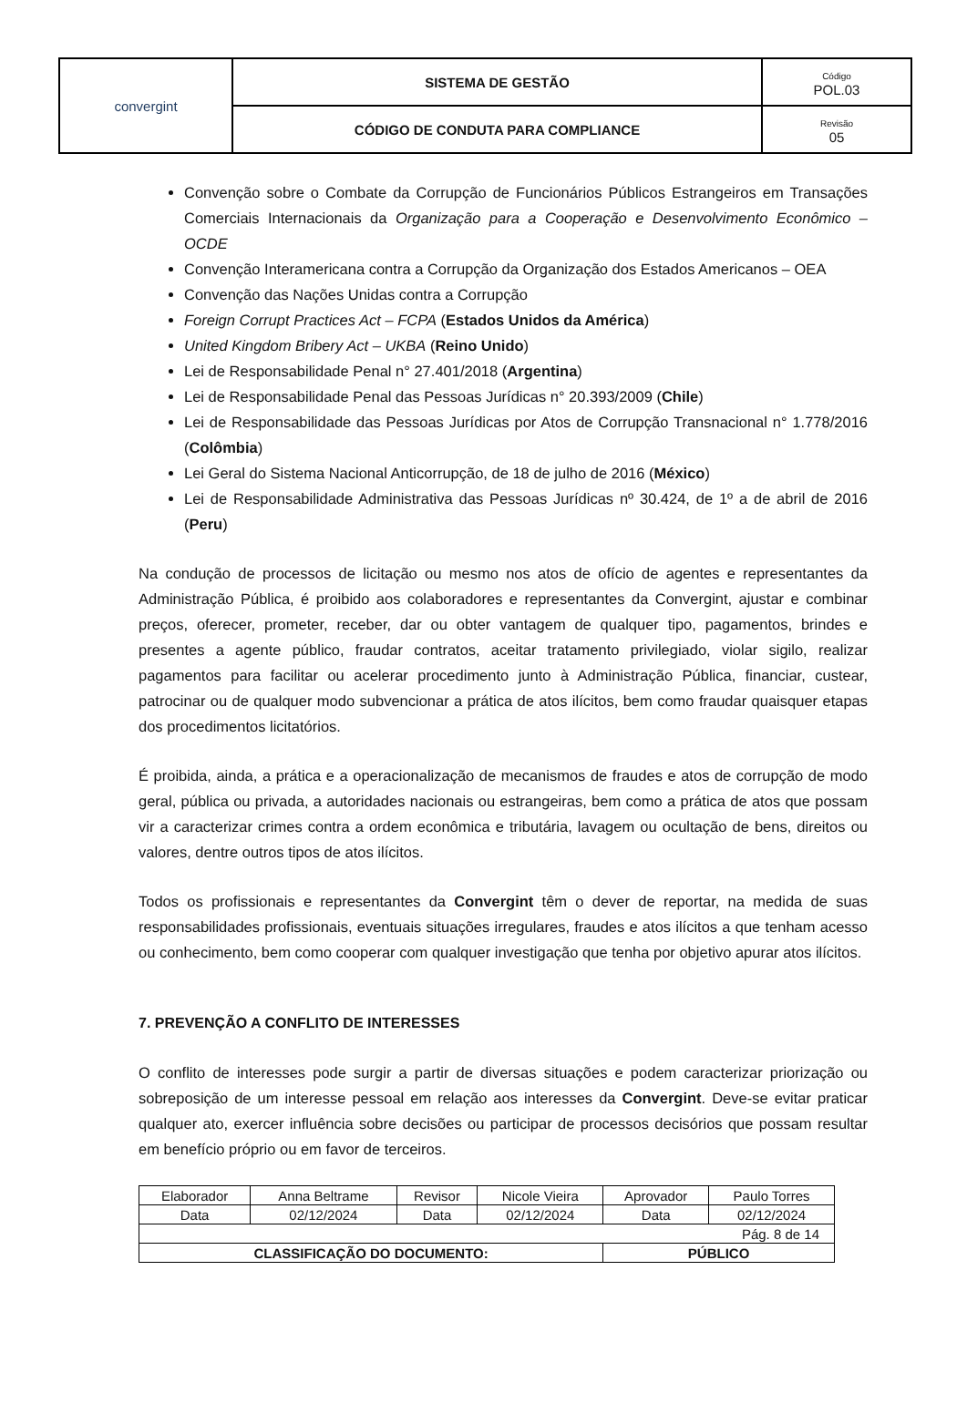| convergint | SISTEMA DE GESTÃO | Código POL.03 |
| | CÓDIGO DE CONDUTA PARA COMPLIANCE | Revisão 05 |
Convenção sobre o Combate da Corrupção de Funcionários Públicos Estrangeiros em Transações Comerciais Internacionais da Organização para a Cooperação e Desenvolvimento Econômico – OCDE
Convenção Interamericana contra a Corrupção da Organização dos Estados Americanos – OEA
Convenção das Nações Unidas contra a Corrupção
Foreign Corrupt Practices Act – FCPA (Estados Unidos da América)
United Kingdom Bribery Act – UKBA (Reino Unido)
Lei de Responsabilidade Penal n° 27.401/2018 (Argentina)
Lei de Responsabilidade Penal das Pessoas Jurídicas n° 20.393/2009 (Chile)
Lei de Responsabilidade das Pessoas Jurídicas por Atos de Corrupção Transnacional n° 1.778/2016 (Colômbia)
Lei Geral do Sistema Nacional Anticorrupção, de 18 de julho de 2016 (México)
Lei de Responsabilidade Administrativa das Pessoas Jurídicas nº 30.424, de 1º a de abril de 2016 (Peru)
Na condução de processos de licitação ou mesmo nos atos de ofício de agentes e representantes da Administração Pública, é proibido aos colaboradores e representantes da Convergint, ajustar e combinar preços, oferecer, prometer, receber, dar ou obter vantagem de qualquer tipo, pagamentos, brindes e presentes a agente público, fraudar contratos, aceitar tratamento privilegiado, violar sigilo, realizar pagamentos para facilitar ou acelerar procedimento junto à Administração Pública, financiar, custear, patrocinar ou de qualquer modo subvencionar a prática de atos ilícitos, bem como fraudar quaisquer etapas dos procedimentos licitatórios.
É proibida, ainda, a prática e a operacionalização de mecanismos de fraudes e atos de corrupção de modo geral, pública ou privada, a autoridades nacionais ou estrangeiras, bem como a prática de atos que possam vir a caracterizar crimes contra a ordem econômica e tributária, lavagem ou ocultação de bens, direitos ou valores, dentre outros tipos de atos ilícitos.
Todos os profissionais e representantes da Convergint têm o dever de reportar, na medida de suas responsabilidades profissionais, eventuais situações irregulares, fraudes e atos ilícitos a que tenham acesso ou conhecimento, bem como cooperar com qualquer investigação que tenha por objetivo apurar atos ilícitos.
7. PREVENÇÃO A CONFLITO DE INTERESSES
O conflito de interesses pode surgir a partir de diversas situações e podem caracterizar priorização ou sobreposição de um interesse pessoal em relação aos interesses da Convergint. Deve-se evitar praticar qualquer ato, exercer influência sobre decisões ou participar de processos decisórios que possam resultar em benefício próprio ou em favor de terceiros.
| Elaborador | Anna Beltrame | Revisor | Nicole Vieira | Aprovador | Paulo Torres |
| Data | 02/12/2024 | Data | 02/12/2024 | Data | 02/12/2024 |
| Pág. 8 de 14 | | | | | |
| CLASSIFICAÇÃO DO DOCUMENTO: | | | | PÚBLICO | |